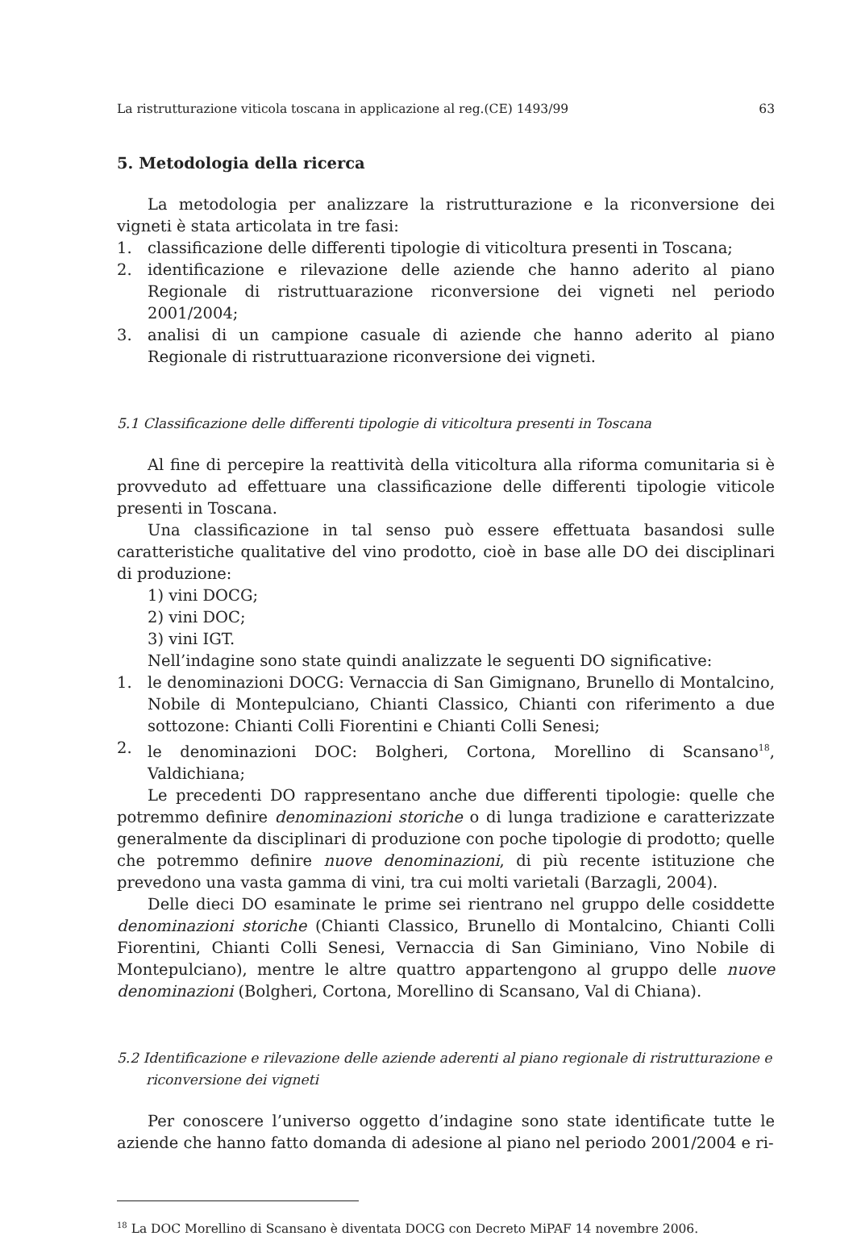La ristrutturazione viticola toscana in applicazione al reg.(CE) 1493/99 63
5. Metodologia della ricerca
La metodologia per analizzare la ristrutturazione e la riconversione dei vigneti è stata articolata in tre fasi:
1. classificazione delle differenti tipologie di viticoltura presenti in Toscana;
2. identificazione e rilevazione delle aziende che hanno aderito al piano Regionale di ristruttuarazione riconversione dei vigneti nel periodo 2001/2004;
3. analisi di un campione casuale di aziende che hanno aderito al piano Regionale di ristruttuarazione riconversione dei vigneti.
5.1 Classificazione delle differenti tipologie di viticoltura presenti in Toscana
Al fine di percepire la reattività della viticoltura alla riforma comunitaria si è provveduto ad effettuare una classificazione delle differenti tipologie viticole presenti in Toscana.
Una classificazione in tal senso può essere effettuata basandosi sulle caratteristiche qualitative del vino prodotto, cioè in base alle DO dei disciplinari di produzione:
1) vini DOCG;
2) vini DOC;
3) vini IGT.
Nell’indagine sono state quindi analizzate le seguenti DO significative:
1. le denominazioni DOCG: Vernaccia di San Gimignano, Brunello di Montalcino, Nobile di Montepulciano, Chianti Classico, Chianti con riferimento a due sottozone: Chianti Colli Fiorentini e Chianti Colli Senesi;
2. le denominazioni DOC: Bolgheri, Cortona, Morellino di Scansano<sup>18</sup>, Valdichiana;
Le precedenti DO rappresentano anche due differenti tipologie: quelle che potremmo definire denominazioni storiche o di lunga tradizione e caratterizzate generalmente da disciplinari di produzione con poche tipologie di prodotto; quelle che potremmo definire nuove denominazioni, di più recente istituzione che prevedono una vasta gamma di vini, tra cui molti varietali (Barzagli, 2004).
Delle dieci DO esaminate le prime sei rientrano nel gruppo delle cosiddette denominazioni storiche (Chianti Classico, Brunello di Montalcino, Chianti Colli Fiorentini, Chianti Colli Senesi, Vernaccia di San Giminiano, Vino Nobile di Montepulciano), mentre le altre quattro appartengono al gruppo delle nuove denominazioni (Bolgheri, Cortona, Morellino di Scansano, Val di Chiana).
5.2 Identificazione e rilevazione delle aziende aderenti al piano regionale di ristrutturazione e riconversione dei vigneti
Per conoscere l’universo oggetto d’indagine sono state identificate tutte le aziende che hanno fatto domanda di adesione al piano nel periodo 2001/2004 e ri-
<sup>18</sup> La DOC Morellino di Scansano è diventata DOCG con Decreto MiPAF 14 novembre 2006.